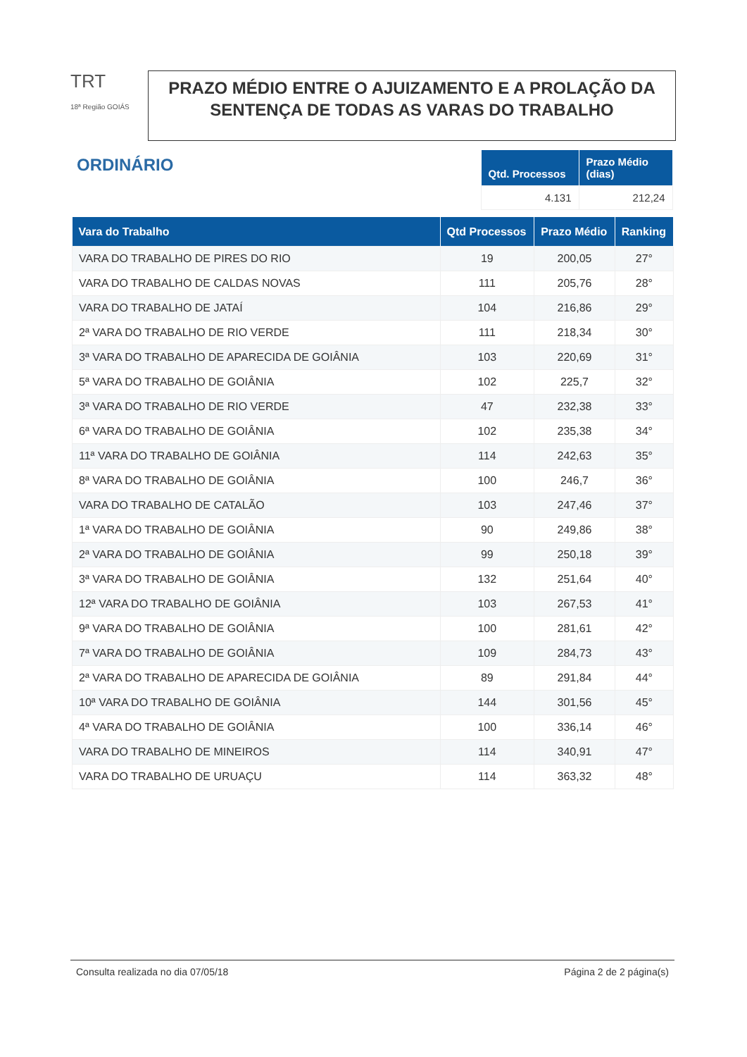TRT
18ª Região GOIÁS
PRAZO MÉDIO ENTRE O AJUIZAMENTO E A PROLAÇÃO DA SENTENÇA DE TODAS AS VARAS DO TRABALHO
ORDINÁRIO
| Qtd. Processos | Prazo Médio (dias) |
| --- | --- |
| 4.131 | 212,24 |
| Vara do Trabalho | Qtd Processos | Prazo Médio | Ranking |
| --- | --- | --- | --- |
| VARA DO TRABALHO DE PIRES DO RIO | 19 | 200,05 | 27° |
| VARA DO TRABALHO DE CALDAS NOVAS | 111 | 205,76 | 28° |
| VARA DO TRABALHO DE JATAÍ | 104 | 216,86 | 29° |
| 2ª VARA DO TRABALHO DE RIO VERDE | 111 | 218,34 | 30° |
| 3ª VARA DO TRABALHO DE APARECIDA DE GOIÂNIA | 103 | 220,69 | 31° |
| 5ª VARA DO TRABALHO DE GOIÂNIA | 102 | 225,7 | 32° |
| 3ª VARA DO TRABALHO DE RIO VERDE | 47 | 232,38 | 33° |
| 6ª VARA DO TRABALHO DE GOIÂNIA | 102 | 235,38 | 34° |
| 11ª VARA DO TRABALHO DE GOIÂNIA | 114 | 242,63 | 35° |
| 8ª VARA DO TRABALHO DE GOIÂNIA | 100 | 246,7 | 36° |
| VARA DO TRABALHO DE CATALÃO | 103 | 247,46 | 37° |
| 1ª VARA DO TRABALHO DE GOIÂNIA | 90 | 249,86 | 38° |
| 2ª VARA DO TRABALHO DE GOIÂNIA | 99 | 250,18 | 39° |
| 3ª VARA DO TRABALHO DE GOIÂNIA | 132 | 251,64 | 40° |
| 12ª VARA DO TRABALHO DE GOIÂNIA | 103 | 267,53 | 41° |
| 9ª VARA DO TRABALHO DE GOIÂNIA | 100 | 281,61 | 42° |
| 7ª VARA DO TRABALHO DE GOIÂNIA | 109 | 284,73 | 43° |
| 2ª VARA DO TRABALHO DE APARECIDA DE GOIÂNIA | 89 | 291,84 | 44° |
| 10ª VARA DO TRABALHO DE GOIÂNIA | 144 | 301,56 | 45° |
| 4ª VARA DO TRABALHO DE GOIÂNIA | 100 | 336,14 | 46° |
| VARA DO TRABALHO DE MINEIROS | 114 | 340,91 | 47° |
| VARA DO TRABALHO DE URUAÇU | 114 | 363,32 | 48° |
Consulta realizada no dia 07/05/18 Página 2 de 2 página(s)